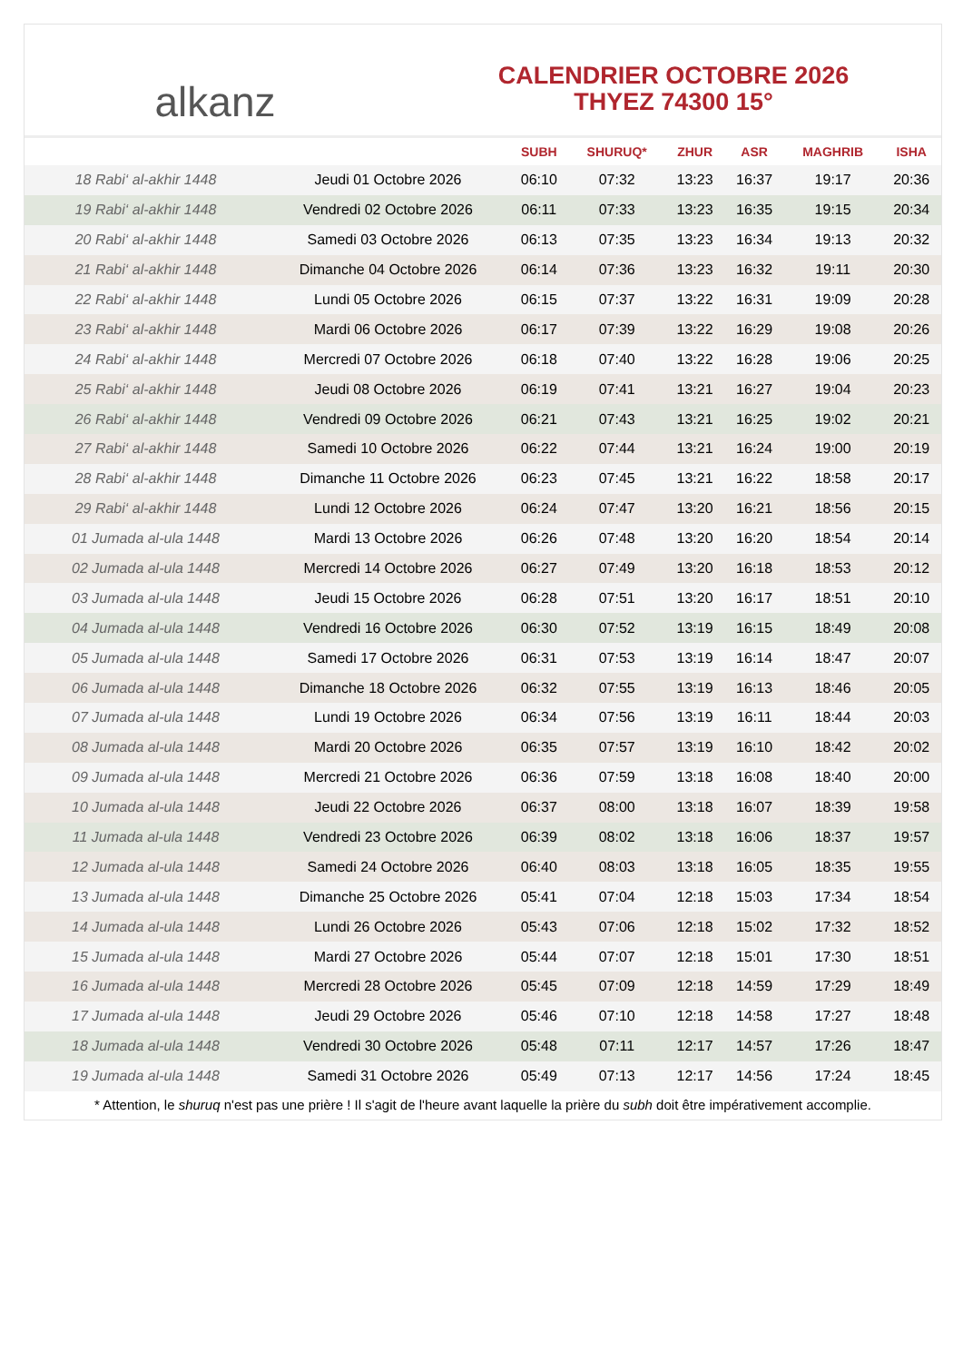alkanz
CALENDRIER OCTOBRE 2026
THYEZ 74300 15°
| | | SUBH | SHURUQ* | ZHUR | ASR | MAGHRIB | ISHA |
| --- | --- | --- | --- | --- | --- | --- | --- |
| 18 Rabi‘ al-akhir 1448 | Jeudi 01 Octobre 2026 | 06:10 | 07:32 | 13:23 | 16:37 | 19:17 | 20:36 |
| 19 Rabi‘ al-akhir 1448 | Vendredi 02 Octobre 2026 | 06:11 | 07:33 | 13:23 | 16:35 | 19:15 | 20:34 |
| 20 Rabi‘ al-akhir 1448 | Samedi 03 Octobre 2026 | 06:13 | 07:35 | 13:23 | 16:34 | 19:13 | 20:32 |
| 21 Rabi‘ al-akhir 1448 | Dimanche 04 Octobre 2026 | 06:14 | 07:36 | 13:23 | 16:32 | 19:11 | 20:30 |
| 22 Rabi‘ al-akhir 1448 | Lundi 05 Octobre 2026 | 06:15 | 07:37 | 13:22 | 16:31 | 19:09 | 20:28 |
| 23 Rabi‘ al-akhir 1448 | Mardi 06 Octobre 2026 | 06:17 | 07:39 | 13:22 | 16:29 | 19:08 | 20:26 |
| 24 Rabi‘ al-akhir 1448 | Mercredi 07 Octobre 2026 | 06:18 | 07:40 | 13:22 | 16:28 | 19:06 | 20:25 |
| 25 Rabi‘ al-akhir 1448 | Jeudi 08 Octobre 2026 | 06:19 | 07:41 | 13:21 | 16:27 | 19:04 | 20:23 |
| 26 Rabi‘ al-akhir 1448 | Vendredi 09 Octobre 2026 | 06:21 | 07:43 | 13:21 | 16:25 | 19:02 | 20:21 |
| 27 Rabi‘ al-akhir 1448 | Samedi 10 Octobre 2026 | 06:22 | 07:44 | 13:21 | 16:24 | 19:00 | 20:19 |
| 28 Rabi‘ al-akhir 1448 | Dimanche 11 Octobre 2026 | 06:23 | 07:45 | 13:21 | 16:22 | 18:58 | 20:17 |
| 29 Rabi‘ al-akhir 1448 | Lundi 12 Octobre 2026 | 06:24 | 07:47 | 13:20 | 16:21 | 18:56 | 20:15 |
| 01 Jumada al-ula 1448 | Mardi 13 Octobre 2026 | 06:26 | 07:48 | 13:20 | 16:20 | 18:54 | 20:14 |
| 02 Jumada al-ula 1448 | Mercredi 14 Octobre 2026 | 06:27 | 07:49 | 13:20 | 16:18 | 18:53 | 20:12 |
| 03 Jumada al-ula 1448 | Jeudi 15 Octobre 2026 | 06:28 | 07:51 | 13:20 | 16:17 | 18:51 | 20:10 |
| 04 Jumada al-ula 1448 | Vendredi 16 Octobre 2026 | 06:30 | 07:52 | 13:19 | 16:15 | 18:49 | 20:08 |
| 05 Jumada al-ula 1448 | Samedi 17 Octobre 2026 | 06:31 | 07:53 | 13:19 | 16:14 | 18:47 | 20:07 |
| 06 Jumada al-ula 1448 | Dimanche 18 Octobre 2026 | 06:32 | 07:55 | 13:19 | 16:13 | 18:46 | 20:05 |
| 07 Jumada al-ula 1448 | Lundi 19 Octobre 2026 | 06:34 | 07:56 | 13:19 | 16:11 | 18:44 | 20:03 |
| 08 Jumada al-ula 1448 | Mardi 20 Octobre 2026 | 06:35 | 07:57 | 13:19 | 16:10 | 18:42 | 20:02 |
| 09 Jumada al-ula 1448 | Mercredi 21 Octobre 2026 | 06:36 | 07:59 | 13:18 | 16:08 | 18:40 | 20:00 |
| 10 Jumada al-ula 1448 | Jeudi 22 Octobre 2026 | 06:37 | 08:00 | 13:18 | 16:07 | 18:39 | 19:58 |
| 11 Jumada al-ula 1448 | Vendredi 23 Octobre 2026 | 06:39 | 08:02 | 13:18 | 16:06 | 18:37 | 19:57 |
| 12 Jumada al-ula 1448 | Samedi 24 Octobre 2026 | 06:40 | 08:03 | 13:18 | 16:05 | 18:35 | 19:55 |
| 13 Jumada al-ula 1448 | Dimanche 25 Octobre 2026 | 05:41 | 07:04 | 12:18 | 15:03 | 17:34 | 18:54 |
| 14 Jumada al-ula 1448 | Lundi 26 Octobre 2026 | 05:43 | 07:06 | 12:18 | 15:02 | 17:32 | 18:52 |
| 15 Jumada al-ula 1448 | Mardi 27 Octobre 2026 | 05:44 | 07:07 | 12:18 | 15:01 | 17:30 | 18:51 |
| 16 Jumada al-ula 1448 | Mercredi 28 Octobre 2026 | 05:45 | 07:09 | 12:18 | 14:59 | 17:29 | 18:49 |
| 17 Jumada al-ula 1448 | Jeudi 29 Octobre 2026 | 05:46 | 07:10 | 12:18 | 14:58 | 17:27 | 18:48 |
| 18 Jumada al-ula 1448 | Vendredi 30 Octobre 2026 | 05:48 | 07:11 | 12:17 | 14:57 | 17:26 | 18:47 |
| 19 Jumada al-ula 1448 | Samedi 31 Octobre 2026 | 05:49 | 07:13 | 12:17 | 14:56 | 17:24 | 18:45 |
* Attention, le shuruq n'est pas une prière ! Il s'agit de l'heure avant laquelle la prière du subh doit être impérativement accomplie.